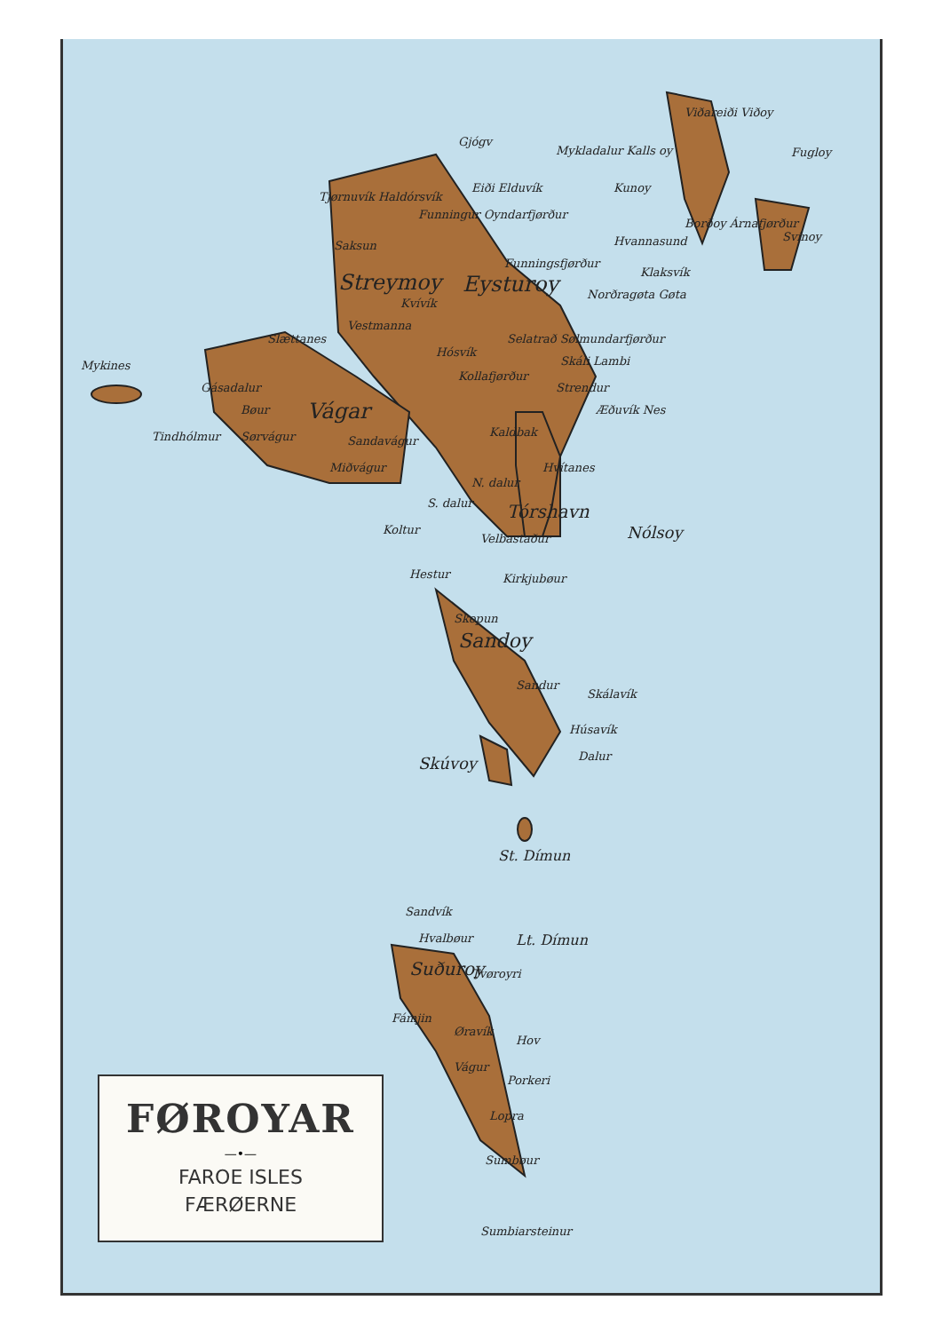Gjógv
Mykladalur Kalls oy
Viðareiði Viðoy
Fugloy
Kunoy Eiði Elduvík
Tjørnuvík Haldórsvík
Funningur Oyndarfjørður
Borðoy Árnafjørður
Svínoy
Saksun Hvannasund
Funningsfjørður
Klaksvík Streymoy Eysturoy Norðragøta Gøta
Kvívík
Vestmanna
Slættanes
Mykines
Selatrað Sølmundarfjørður
Hósvík
Skáli Lambi
Kollafjørður
Strendur Gásadalur
Bøur Vágar Æðuvík Nes
Tindhólmur Sørvágur Sandavágur
Kaldbak
Miðvágur Hvítanes
N. dalur
S. dalur Tórshavn
Nólsoy Koltur
Velbastaður
Hestur Kirkjubøur
Skopun
Sandoy
Sandur
Skálavík
Húsavík
Dalur Skúvoy
St. Dímun
Sandvík
Hvalbøur Lt. Dímun
Suðuroy Tvøroyri
Fámjin
Øravík
Hov
Vágur
Porkeri
Lopra
Sumbøur
Sumbiarsteinur
FØROYAR
—•—
FAROE ISLES
FÆRØERNE